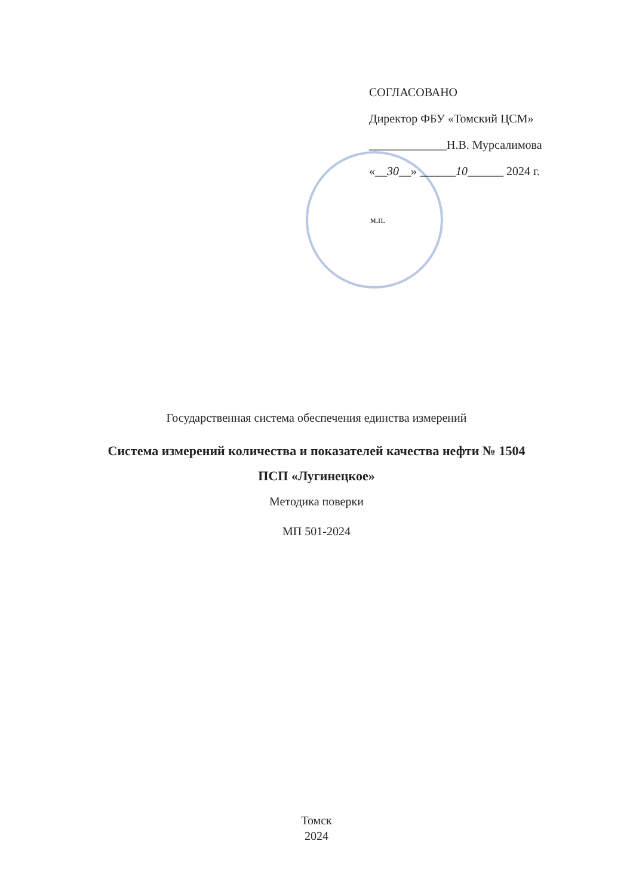СОГЛАСОВАНО
Директор ФБУ «Томский ЦСМ»
_____________Н.В. Мурсалимова
«__30__» ______10______ 2024 г.
м.п.
Государственная система обеспечения единства измерений
Система измерений количества и показателей качества нефти № 1504
ПСП «Лугинецкое»
Методика поверки
МП 501-2024
Томск
2024